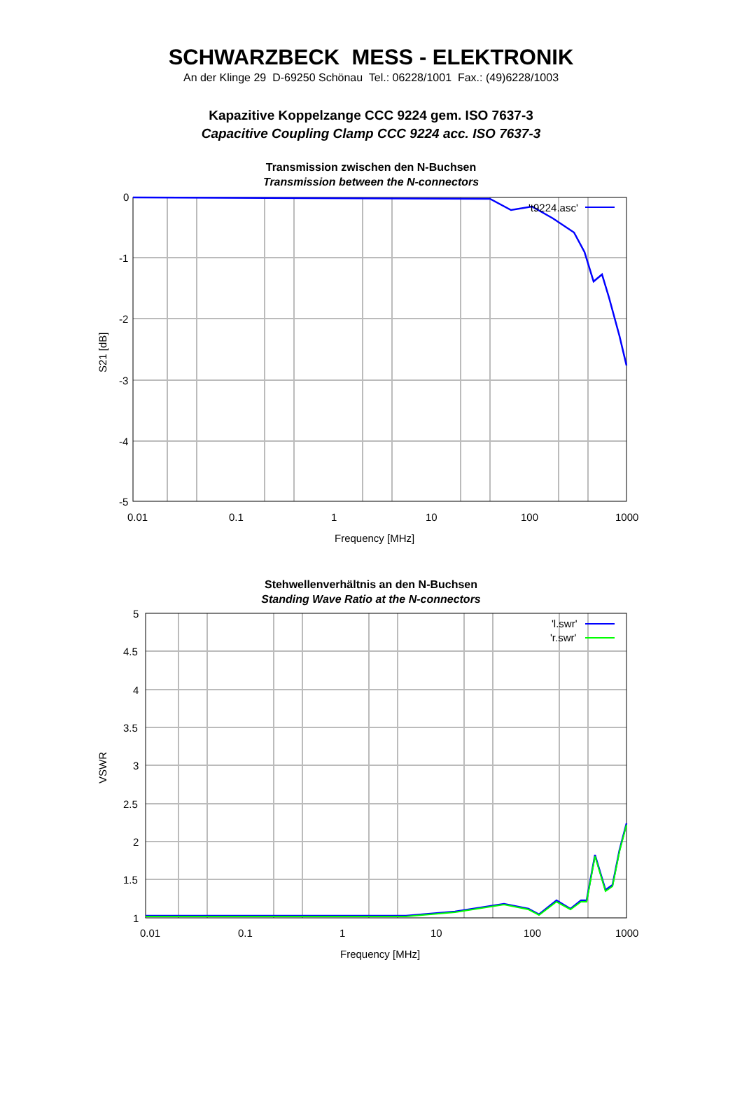SCHWARZBECK MESS - ELEKTRONIK
An der Klinge 29 D-69250 Schönau Tel.: 06228/1001 Fax.: (49)6228/1003
Kapazitive Koppelzange CCC 9224 gem. ISO 7637-3
Capacitive Coupling Clamp CCC 9224 acc. ISO 7637-3
Transmission zwischen den N-Buchsen
Transmission between the N-connectors
0
-1
-2
-3
-4
-5
0.01
0.1
1
10
100
1000
't9224.asc'
Frequency [MHz]
S21 [dB]
Stehwellenverhältnis an den N-Buchsen
Standing Wave Ratio at the N-connectors
5
4.5
4
3.5
3
2.5
2
1.5
1
0.01
0.1
1
10
100
1000
'l.swr'
'r.swr'
Frequency [MHz]
VSWR